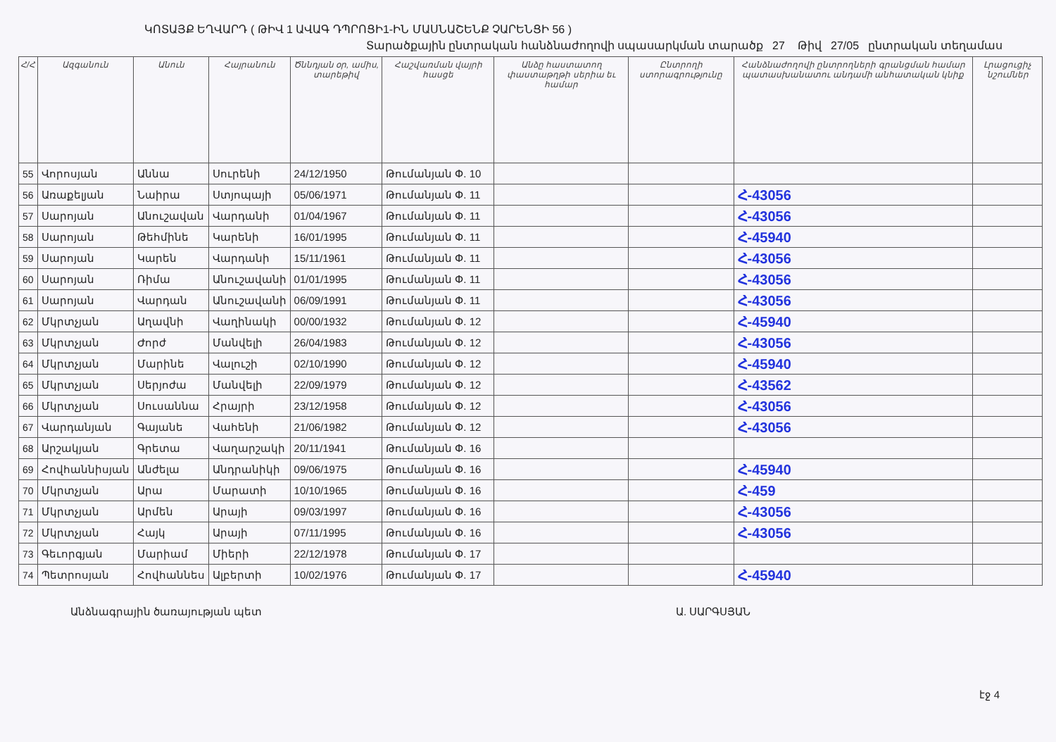ԿՈՏԱՅՔ ԵՂՎԱՐԴ ( ԹԻՎ 1 ԱՎԱԳ ԴՊՐՈՑԻ1-ԻՆ ՄԱՍՆԱՇԵՆՔ ՉԱՐԵՆՑԻ 56 )
Տարածքային ընտրական հանձնաժողովի սպասարկման տարածք 27 Թիվ 27/05 ընտրական տեղամաս
| Հ/Հ | Ազգանուն | Անուն | Հայրանուն | Ծննդյան օր, ամիս, տարեթիվ | Հաշվառման վայրի հասցե | Անձը հաստատող փաստաթղթի սերիա եւ համար | Ընտրողի ստորագրությունը | Հանձնաժողովի ընտրողների գրանցման համար պատասխանատու անդամի անհատական կնիք | Լրացուցիչ նշումներ |
| --- | --- | --- | --- | --- | --- | --- | --- | --- | --- |
| 55 | Վորոսյան | Աննա | Սուրենի | 24/12/1950 | Թումանյան Փ. 10 | | | | |
| 56 | Առաքելյան | Նաիրա | Ստյոպայի | 05/06/1971 | Թումանյան Փ. 11 | | | Հ-43056 | |
| 57 | Սարոյան | Անուշավան | Վարդանի | 01/04/1967 | Թումանյան Փ. 11 | | | Հ-43056 | |
| 58 | Սարոյան | Թեհմինե | Կարենի | 16/01/1995 | Թումանյան Փ. 11 | | | Հ-45940 | |
| 59 | Սարոյան | Կարեն | Վարդանի | 15/11/1961 | Թումանյան Փ. 11 | | | Հ-43056 | |
| 60 | Սարոյան | Ռիմա | Անուշավանի | 01/01/1995 | Թումանյան Փ. 11 | | | Հ-43056 | |
| 61 | Սարոյան | Վարդան | Անուշավանի | 06/09/1991 | Թումանյան Փ. 11 | | | Հ-43056 | |
| 62 | Մկրտչյան | Աղավնի | Վաղինակի | 00/00/1932 | Թումանյան Փ. 12 | | | Հ-45940 | |
| 63 | Մկրտչյան | Ժորժ | Մանվելի | 26/04/1983 | Թումանյան Փ. 12 | | | Հ-43056 | |
| 64 | Մկրտչյան | Մարինե | Վալուշի | 02/10/1990 | Թումանյան Փ. 12 | | | Հ-45940 | |
| 65 | Մկրտչյան | Սերյոժա | Մանվելի | 22/09/1979 | Թումանյան Փ. 12 | | | Հ-43562 | |
| 66 | Մկրտչյան | Սուսաննա | Հրայրի | 23/12/1958 | Թումանյան Փ. 12 | | | Հ-43056 | |
| 67 | Վարդանյան | Գայանե | Վահենի | 21/06/1982 | Թումանյան Փ. 12 | | | Հ-43056 | |
| 68 | Արշակյան | Գրետա | Վաղարշակի | 20/11/1941 | Թումանյան Փ. 16 | | | | |
| 69 | Հովհաննիսյան | Անժելա | Անդրանիկի | 09/06/1975 | Թումանյան Փ. 16 | | | Հ-45940 | |
| 70 | Մկրտչյան | Արա | Մարատի | 10/10/1965 | Թումանյան Փ. 16 | | | Հ-459 | |
| 71 | Մկրտչյան | Արմեն | Արայի | 09/03/1997 | Թումանյան Փ. 16 | | | Հ-43056 | |
| 72 | Մկրտչյան | Հայկ | Արայի | 07/11/1995 | Թումանյան Փ. 16 | | | Հ-43056 | |
| 73 | Գեւորգյան | Մարիամ | Միերի | 22/12/1978 | Թումանյան Փ. 17 | | | | |
| 74 | Պետրոսյան | Հովհաննես | Ալբերտի | 10/02/1976 | Թումանյան Փ. 17 | | | Հ-45940 | |
Անձնագրային ծառայության պետ Ա. ՍԱՐԳՍՅԱՆ
էջ 4